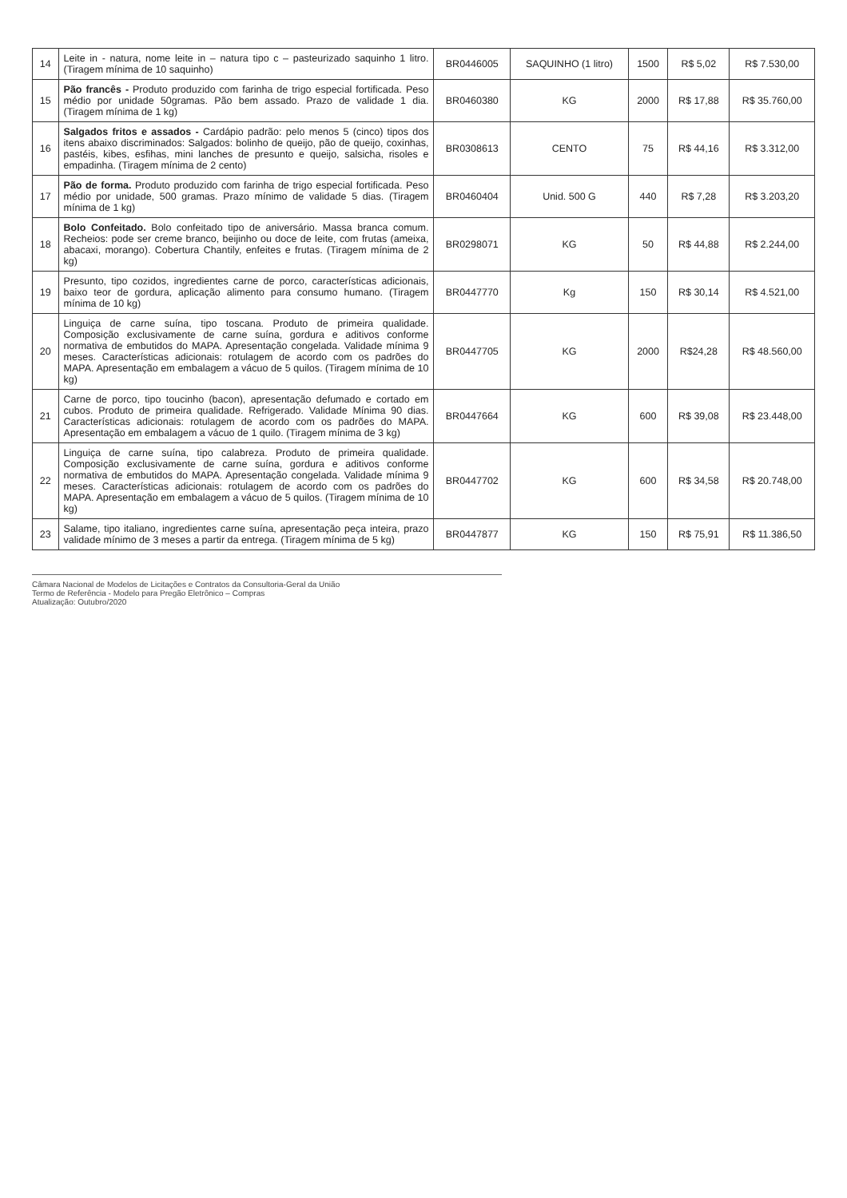| 14 | Leite in - natura, nome leite in – natura tipo c – pasteurizado saquinho 1 litro. (Tiragem mínima de 10 saquinho) | BR0446005 | SAQUINHO (1 litro) | 1500 | R$ 5,02 | R$ 7.530,00 |
| 15 | Pão francês - Produto produzido com farinha de trigo especial fortificada. Peso médio por unidade 50gramas. Pão bem assado. Prazo de validade 1 dia. (Tiragem mínima de 1 kg) | BR0460380 | KG | 2000 | R$ 17,88 | R$ 35.760,00 |
| 16 | Salgados fritos e assados - Cardápio padrão: pelo menos 5 (cinco) tipos dos itens abaixo discriminados: Salgados: bolinho de queijo, pão de queijo, coxinhas, pastéis, kibes, esfihas, mini lanches de presunto e queijo, salsicha, risoles e empadinha. (Tiragem mínima de 2 cento) | BR0308613 | CENTO | 75 | R$ 44,16 | R$ 3.312,00 |
| 17 | Pão de forma. Produto produzido com farinha de trigo especial fortificada. Peso médio por unidade, 500 gramas. Prazo mínimo de validade 5 dias. (Tiragem mínima de 1 kg) | BR0460404 | Unid. 500 G | 440 | R$ 7,28 | R$ 3.203,20 |
| 18 | Bolo Confeitado. Bolo confeitado tipo de aniversário. Massa branca comum. Recheios: pode ser creme branco, beijinho ou doce de leite, com frutas (ameixa, abacaxi, morango). Cobertura Chantily, enfeites e frutas. (Tiragem mínima de 2 kg) | BR0298071 | KG | 50 | R$ 44,88 | R$ 2.244,00 |
| 19 | Presunto, tipo cozidos, ingredientes carne de porco, características adicionais, baixo teor de gordura, aplicação alimento para consumo humano. (Tiragem mínima de 10 kg) | BR0447770 | Kg | 150 | R$ 30,14 | R$ 4.521,00 |
| 20 | Linguiça de carne suína, tipo toscana. Produto de primeira qualidade. Composição exclusivamente de carne suína, gordura e aditivos conforme normativa de embutidos do MAPA. Apresentação congelada. Validade mínima 9 meses. Características adicionais: rotulagem de acordo com os padrões do MAPA. Apresentação em embalagem a vácuo de 5 quilos. (Tiragem mínima de 10 kg) | BR0447705 | KG | 2000 | R$24,28 | R$ 48.560,00 |
| 21 | Carne de porco, tipo toucinho (bacon), apresentação defumado e cortado em cubos. Produto de primeira qualidade. Refrigerado. Validade Mínima 90 dias. Características adicionais: rotulagem de acordo com os padrões do MAPA. Apresentação em embalagem a vácuo de 1 quilo. (Tiragem mínima de 3 kg) | BR0447664 | KG | 600 | R$ 39,08 | R$ 23.448,00 |
| 22 | Linguiça de carne suína, tipo calabreza. Produto de primeira qualidade. Composição exclusivamente de carne suína, gordura e aditivos conforme normativa de embutidos do MAPA. Apresentação congelada. Validade mínima 9 meses. Características adicionais: rotulagem de acordo com os padrões do MAPA. Apresentação em embalagem a vácuo de 5 quilos. (Tiragem mínima de 10 kg) | BR0447702 | KG | 600 | R$ 34,58 | R$ 20.748,00 |
| 23 | Salame, tipo italiano, ingredientes carne suína, apresentação peça inteira, prazo validade mínimo de 3 meses a partir da entrega. (Tiragem mínima de 5 kg) | BR0447877 | KG | 150 | R$ 75,91 | R$ 11.386,50 |
Câmara Nacional de Modelos de Licitações e Contratos da Consultoria-Geral da União
Termo de Referência - Modelo para Pregão Eletrônico – Compras
Atualização: Outubro/2020